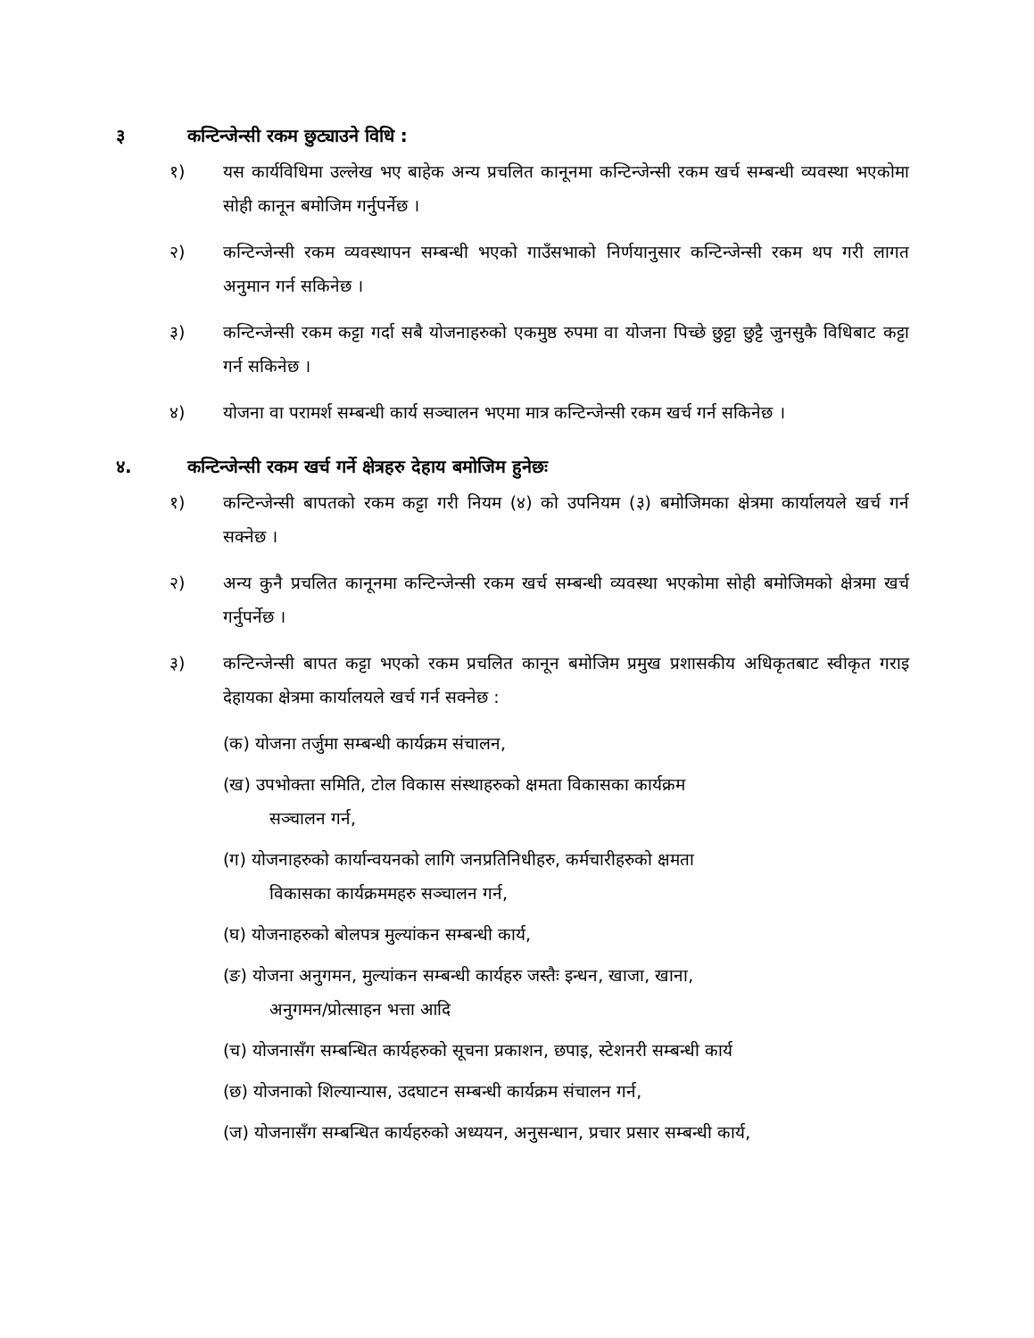३ कन्टिन्जेन्सी रकम छुट्याउने विधि :
१) यस कार्यविधिमा उल्लेख भए बाहेक अन्य प्रचलित कानूनमा कन्टिन्जेन्सी रकम खर्च सम्बन्धी व्यवस्था भएकोमा सोही कानून बमोजिम गर्नुपर्नेछ ।
२) कन्टिन्जेन्सी रकम व्यवस्थापन सम्बन्धी भएको गाउँसभाको निर्णयानुसार कन्टिन्जेन्सी रकम थप गरी लागत अनुमान गर्न सकिनेछ ।
३) कन्टिन्जेन्सी रकम कट्टा गर्दा सबै योजनाहरुको एकमुष्ठ रुपमा वा योजना पिच्छे छुट्टा छुट्टै जुनसुकै विधिबाट कट्टा गर्न सकिनेछ ।
४) योजना वा परामर्श सम्बन्धी कार्य सञ्चालन भएमा मात्र कन्टिन्जेन्सी रकम खर्च गर्न सकिनेछ ।
४. कन्टिन्जेन्सी रकम खर्च गर्ने क्षेत्रहरु देहाय बमोजिम हुनेछः
१) कन्टिन्जेन्सी बापतको रकम कट्टा गरी नियम (४) को उपनियम (३) बमोजिमका क्षेत्रमा कार्यालयले खर्च गर्न सक्नेछ ।
२) अन्य कुनै प्रचलित कानूनमा कन्टिन्जेन्सी रकम खर्च सम्बन्धी व्यवस्था भएकोमा सोही बमोजिमको क्षेत्रमा खर्च गर्नुपर्नेछ ।
३) कन्टिन्जेन्सी बापत कट्टा भएको रकम प्रचलित कानून बमोजिम प्रमुख प्रशासकीय अधिकृतबाट स्वीकृत गराइ देहायका क्षेत्रमा कार्यालयले खर्च गर्न सक्नेछ :
(क) योजना तर्जुमा सम्बन्धी कार्यक्रम संचालन,
(ख) उपभोक्ता समिति, टोल विकास संस्थाहरुको क्षमता विकासका कार्यक्रम
सञ्चालन गर्न,
(ग) योजनाहरुको कार्यान्वयनको लागि जनप्रतिनिधीहरु, कर्मचारीहरुको क्षमता
विकासका कार्यक्रममहरु सञ्चालन गर्न,
(घ) योजनाहरुको बोलपत्र मुल्यांकन सम्बन्धी कार्य,
(ङ) योजना अनुगमन, मुल्यांकन सम्बन्धी कार्यहरु जस्तैः इन्धन, खाजा, खाना,
अनुगमन/प्रोत्साहन भत्ता आदि
(च) योजनासँग सम्बन्धित कार्यहरुको सूचना प्रकाशन, छपाइ, स्टेशनरी सम्बन्धी कार्य
(छ) योजनाको शिल्यान्यास, उदघाटन सम्बन्धी कार्यक्रम संचालन गर्न,
(ज) योजनासँग सम्बन्धित कार्यहरुको अध्ययन, अनुसन्धान, प्रचार प्रसार सम्बन्धी कार्य,